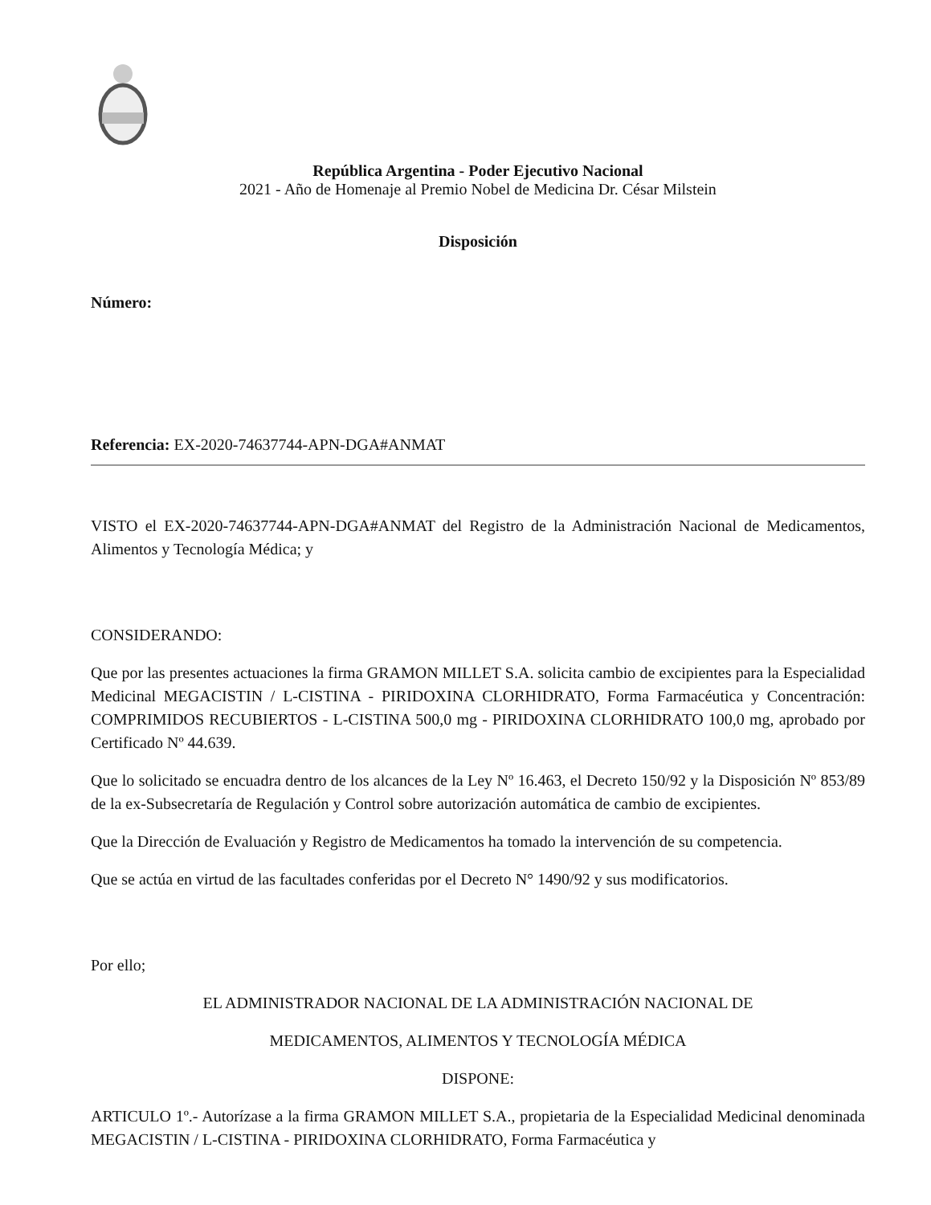República Argentina - Poder Ejecutivo Nacional
2021 - Año de Homenaje al Premio Nobel de Medicina Dr. César Milstein
Disposición
Número:
Referencia: EX-2020-74637744-APN-DGA#ANMAT
VISTO el EX-2020-74637744-APN-DGA#ANMAT del Registro de la Administración Nacional de Medicamentos, Alimentos y Tecnología Médica; y
CONSIDERANDO:
Que por las presentes actuaciones la firma GRAMON MILLET S.A. solicita cambio de excipientes para la Especialidad Medicinal MEGACISTIN / L-CISTINA - PIRIDOXINA CLORHIDRATO, Forma Farmacéutica y Concentración: COMPRIMIDOS RECUBIERTOS - L-CISTINA 500,0 mg - PIRIDOXINA CLORHIDRATO 100,0 mg, aprobado por Certificado Nº 44.639.
Que lo solicitado se encuadra dentro de los alcances de la Ley Nº 16.463, el Decreto 150/92 y la Disposición Nº 853/89 de la ex-Subsecretaría de Regulación y Control sobre autorización automática de cambio de excipientes.
Que la Dirección de Evaluación y Registro de Medicamentos ha tomado la intervención de su competencia.
Que se actúa en virtud de las facultades conferidas por el Decreto N° 1490/92 y sus modificatorios.
Por ello;
EL ADMINISTRADOR NACIONAL DE LA ADMINISTRACIÓN NACIONAL DE
MEDICAMENTOS, ALIMENTOS Y TECNOLOGÍA MÉDICA
DISPONE:
ARTICULO 1º.- Autorízase a la firma GRAMON MILLET S.A., propietaria de la Especialidad Medicinal denominada MEGACISTIN / L-CISTINA - PIRIDOXINA CLORHIDRATO, Forma Farmacéutica y